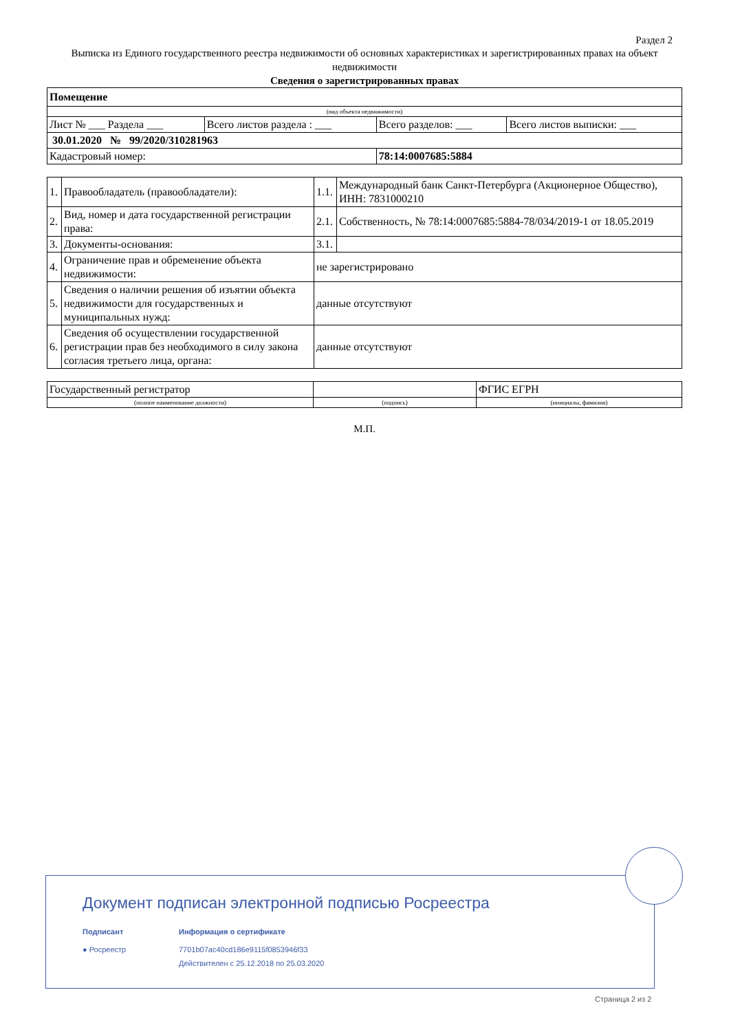Раздел 2
Выписка из Единого государственного реестра недвижимости об основных характеристиках и зарегистрированных правах на объект недвижимости
Сведения о зарегистрированных правах
| Помещение | | | |
| (вид объекта недвижимости) | | | |
| Лист № ___ Раздела ___ | Всего листов раздела : ___ | Всего разделов: ___ | Всего листов выписки: ___ |
| 30.01.2020 № 99/2020/310281963 | | | |
| Кадастровый номер: | | 78:14:0007685:5884 | |
| 1. | Правообладатель (правообладатели): | 1.1. | Международный банк Санкт-Петербурга (Акционерное Общество), ИНН: 7831000210 |
| 2. | Вид, номер и дата государственной регистрации права: | 2.1. | Собственность, № 78:14:0007685:5884-78/034/2019-1 от 18.05.2019 |
| 3. | Документы-основания: | 3.1. | |
| 4. | Ограничение прав и обременение объекта недвижимости: | не зарегистрировано | |
| 5. | Сведения о наличии решения об изъятии объекта недвижимости для государственных и муниципальных нужд: | данные отсутствуют | |
| 6. | Сведения об осуществлении государственной регистрации прав без необходимого в силу закона согласия третьего лица, органа: | данные отсутствуют | |
| Государственный регистратор | | ФГИС ЕГРН |
| (полное наименование должности) | (подпись) | (инициалы, фамилия) |
М.П.
Документ подписан электронной подписью Росреестра
Подписант
● Росреестр
Информация о сертификате
7701b07ac40cd186e9115f0853946f33
Действителен с 25.12.2018 по 25.03.2020
Страница 2 из 2